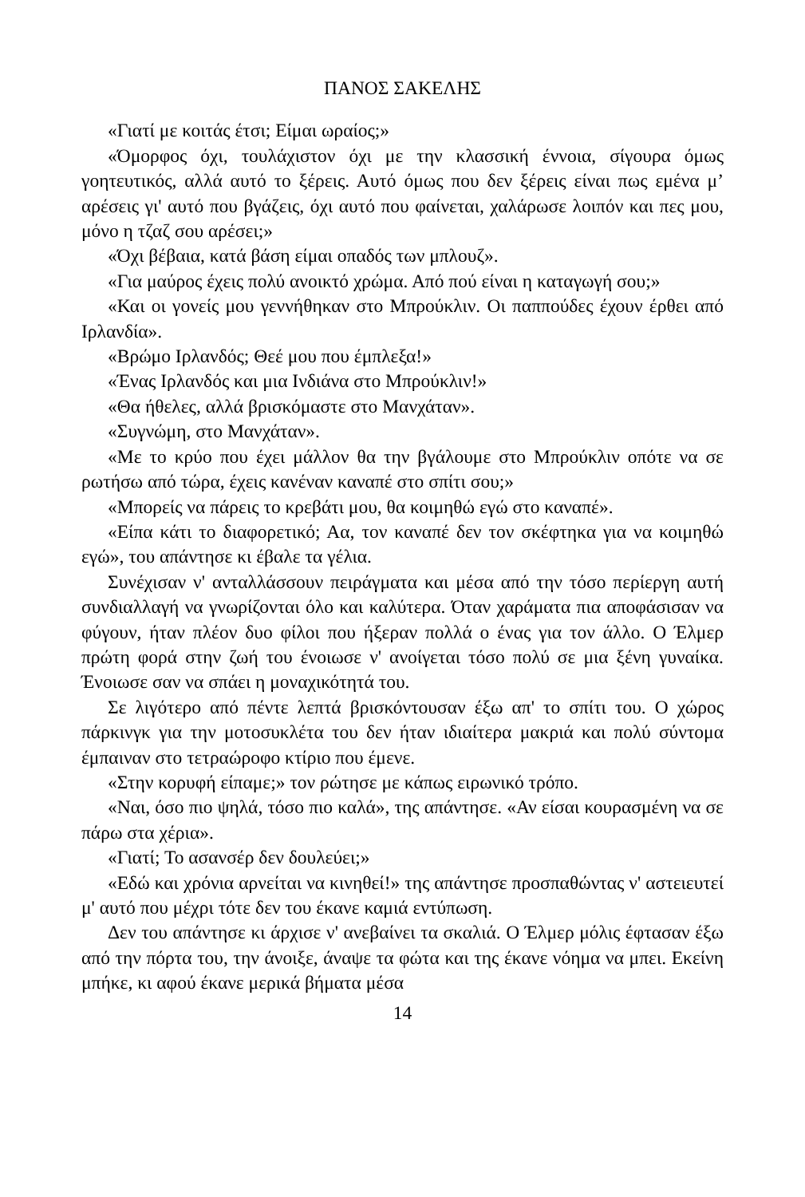ΠΑΝΟΣ ΣΑΚΕΛΗΣ
«Γιατί με κοιτάς έτσι; Είμαι ωραίος;»
«Όμορφος όχι, τουλάχιστον όχι με την κλασσική έννοια, σίγουρα όμως γοητευτικός, αλλά αυτό το ξέρεις. Αυτό όμως που δεν ξέρεις είναι πως εμένα μ’ αρέσεις γι' αυτό που βγάζεις, όχι αυτό που φαίνεται, χαλάρωσε λοιπόν και πες μου, μόνο η τζαζ σου αρέσει;»
«Όχι βέβαια, κατά βάση είμαι οπαδός των μπλουζ».
«Για μαύρος έχεις πολύ ανοικτό χρώμα. Από πού είναι η καταγωγή σου;»
«Και οι γονείς μου γεννήθηκαν στο Μπρούκλιν. Οι παππούδες έχουν έρθει από Ιρλανδία».
«Βρώμο Ιρλανδός; Θεέ μου που έμπλεξα!»
«Ένας Ιρλανδός και μια Ινδιάνα στο Μπρούκλιν!»
«Θα ήθελες, αλλά βρισκόμαστε στο Μανχάταν».
«Συγνώμη, στο Μανχάταν».
«Με το κρύο που έχει μάλλον θα την βγάλουμε στο Μπρούκλιν οπότε να σε ρωτήσω από τώρα, έχεις κανέναν καναπέ στο σπίτι σου;»
«Μπορείς να πάρεις το κρεβάτι μου, θα κοιμηθώ εγώ στο καναπέ».
«Είπα κάτι το διαφορετικό; Αα, τον καναπέ δεν τον σκέφτηκα για να κοιμηθώ εγώ», του απάντησε κι έβαλε τα γέλια.
Συνέχισαν ν' ανταλλάσσουν πειράγματα και μέσα από την τόσο περίεργη αυτή συνδιαλλαγή να γνωρίζονται όλο και καλύτερα. Όταν χαράματα πια αποφάσισαν να φύγουν, ήταν πλέον δυο φίλοι που ήξεραν πολλά ο ένας για τον άλλο. Ο Έλμερ πρώτη φορά στην ζωή του ένοιωσε ν' ανοίγεται τόσο πολύ σε μια ξένη γυναίκα. Ένοιωσε σαν να σπάει η μοναχικότητά του.
Σε λιγότερο από πέντε λεπτά βρισκόντουσαν έξω απ' το σπίτι του. Ο χώρος πάρκινγκ για την μοτοσυκλέτα του δεν ήταν ιδιαίτερα μακριά και πολύ σύντομα έμπαιναν στο τετραώροφο κτίριο που έμενε.
«Στην κορυφή είπαμε;» τον ρώτησε με κάπως ειρωνικό τρόπο.
«Ναι, όσο πιο ψηλά, τόσο πιο καλά», της απάντησε. «Αν είσαι κουρασμένη να σε πάρω στα χέρια».
«Γιατί; Το ασανσέρ δεν δουλεύει;»
«Εδώ και χρόνια αρνείται να κινηθεί!» της απάντησε προσπαθώντας ν' αστειευτεί μ' αυτό που μέχρι τότε δεν του έκανε καμιά εντύπωση.
Δεν του απάντησε κι άρχισε ν' ανεβαίνει τα σκαλιά. Ο Έλμερ μόλις έφτασαν έξω από την πόρτα του, την άνοιξε, άναψε τα φώτα και της έκανε νόημα να μπει. Εκείνη μπήκε, κι αφού έκανε μερικά βήματα μέσα
14